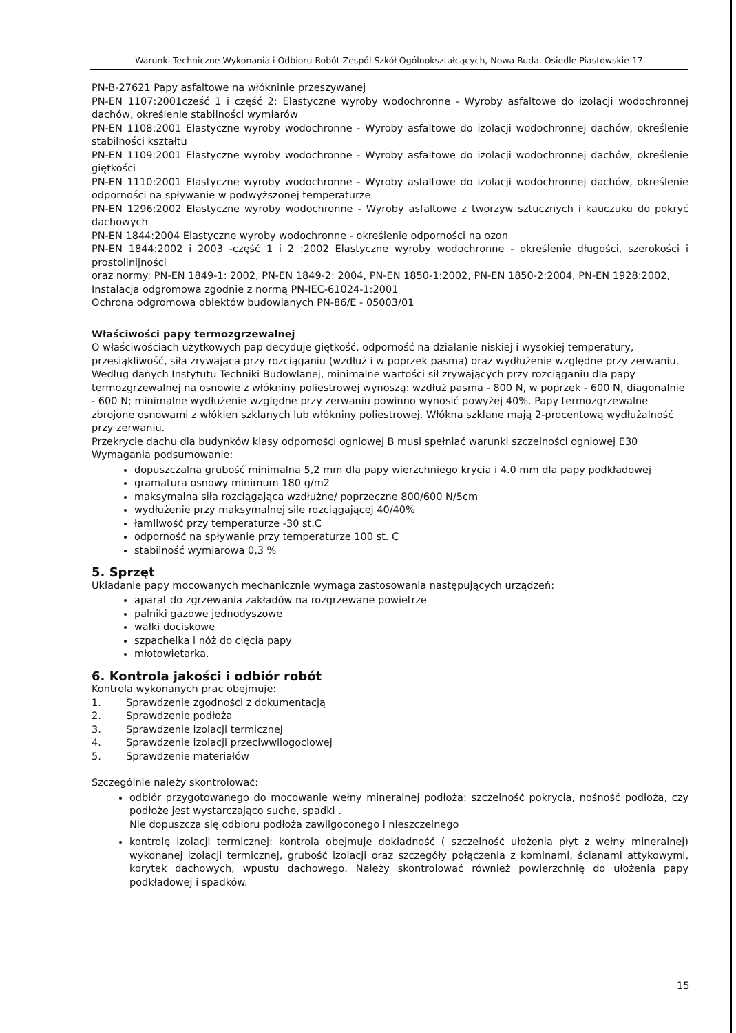Warunki Techniczne Wykonania i Odbioru Robót Zespól Szkół Ogólnokształcących, Nowa Ruda, Osiedle Piastowskie 17
PN-B-27621 Papy asfaltowe na włókninie przeszywanej
PN-EN 1107:2001cześć 1 i część 2: Elastyczne wyroby wodochronne - Wyroby asfaltowe do izolacji wodochronnej dachów, określenie stabilności wymiarów
PN-EN 1108:2001 Elastyczne wyroby wodochronne - Wyroby asfaltowe do izolacji wodochronnej dachów, określenie stabilności kształtu
PN-EN 1109:2001 Elastyczne wyroby wodochronne - Wyroby asfaltowe do izolacji wodochronnej dachów, określenie giętkości
PN-EN 1110:2001 Elastyczne wyroby wodochronne - Wyroby asfaltowe do izolacji wodochronnej dachów, określenie odporności na spływanie w podwyższonej temperaturze
PN-EN 1296:2002 Elastyczne wyroby wodochronne - Wyroby asfaltowe z tworzyw sztucznych i kauczuku do pokryć dachowych
PN-EN 1844:2004 Elastyczne wyroby wodochronne - określenie odporności na ozon
PN-EN 1844:2002 i 2003 -część 1 i 2 :2002 Elastyczne wyroby wodochronne - określenie długości, szerokości i prostolinijności
oraz normy: PN-EN 1849-1: 2002, PN-EN 1849-2: 2004, PN-EN 1850-1:2002, PN-EN 1850-2:2004, PN-EN 1928:2002,
Instalacja odgromowa zgodnie z normą PN-IEC-61024-1:2001
Ochrona odgromowa obiektów budowlanych PN-86/E - 05003/01
Właściwości papy termozgrzewalnej
O właściwościach użytkowych pap decyduje giętkość, odporność na działanie niskiej i wysokiej temperatury, przesiąkliwość, siła zrywająca przy rozciąganiu (wzdłuż i w poprzek pasma) oraz wydłużenie względne przy zerwaniu. Według danych Instytutu Techniki Budowlanej, minimalne wartości sił zrywających przy rozciąganiu dla papy termozgrzewalnej na osnowie z włókniny poliestrowej wynoszą: wzdłuż pasma - 800 N, w poprzek - 600 N, diagonalnie - 600 N; minimalne wydłużenie względne przy zerwaniu powinno wynosić powyżej 40%. Papy termozgrzewalne zbrojone osnowami z włókien szklanych lub włókniny poliestrowej. Włókna szklane mają 2-procentową wydłużalność przy zerwaniu.
Przekrycie dachu dla budynków klasy odporności ogniowej B musi spełniać warunki szczelności ogniowej E30
Wymagania podsumowanie:
dopuszczalna grubość minimalna 5,2 mm dla papy wierzchniego krycia i 4.0 mm dla papy podkładowej
gramatura osnowy minimum 180 g/m2
maksymalna siła rozciągająca wzdłużne/ poprzeczne 800/600 N/5cm
wydłużenie przy maksymalnej sile rozciągającej 40/40%
łamliwość przy temperaturze -30 st.C
odporność na spływanie przy temperaturze 100 st. C
stabilność wymiarowa 0,3 %
5. Sprzęt
Układanie papy mocowanych mechanicznie wymaga zastosowania następujących urządzeń:
aparat do zgrzewania zakładów na rozgrzewane powietrze
palniki gazowe jednodyszowe
wałki dociskowe
szpachelka i nóż do cięcia papy
młotowietarka.
6. Kontrola jakości i odbiór robót
Kontrola wykonanych prac obejmuje:
1. Sprawdzenie zgodności z dokumentacją
2. Sprawdzenie podłoża
3. Sprawdzenie izolacji termicznej
4. Sprawdzenie izolacji przeciwwilogociowej
5. Sprawdzenie materiałów
Szczególnie należy skontrolować:
odbiór przygotowanego do mocowanie wełny mineralnej podłoża: szczelność pokrycia, nośność podłoża, czy podłoże jest wystarczająco suche, spadki .
Nie dopuszcza się odbioru podłoża zawilgoconego i nieszczelnego
kontrolę izolacji termicznej: kontrola obejmuje dokładność ( szczelność ułożenia płyt z wełny mineralnej) wykonanej izolacji termicznej, grubość izolacji oraz szczegóły połączenia z kominami, ścianami attykowymi, korytek dachowych, wpustu dachowego. Należy skontrolować również powierzchnię do ułożenia papy podkładowej i spadków.
15